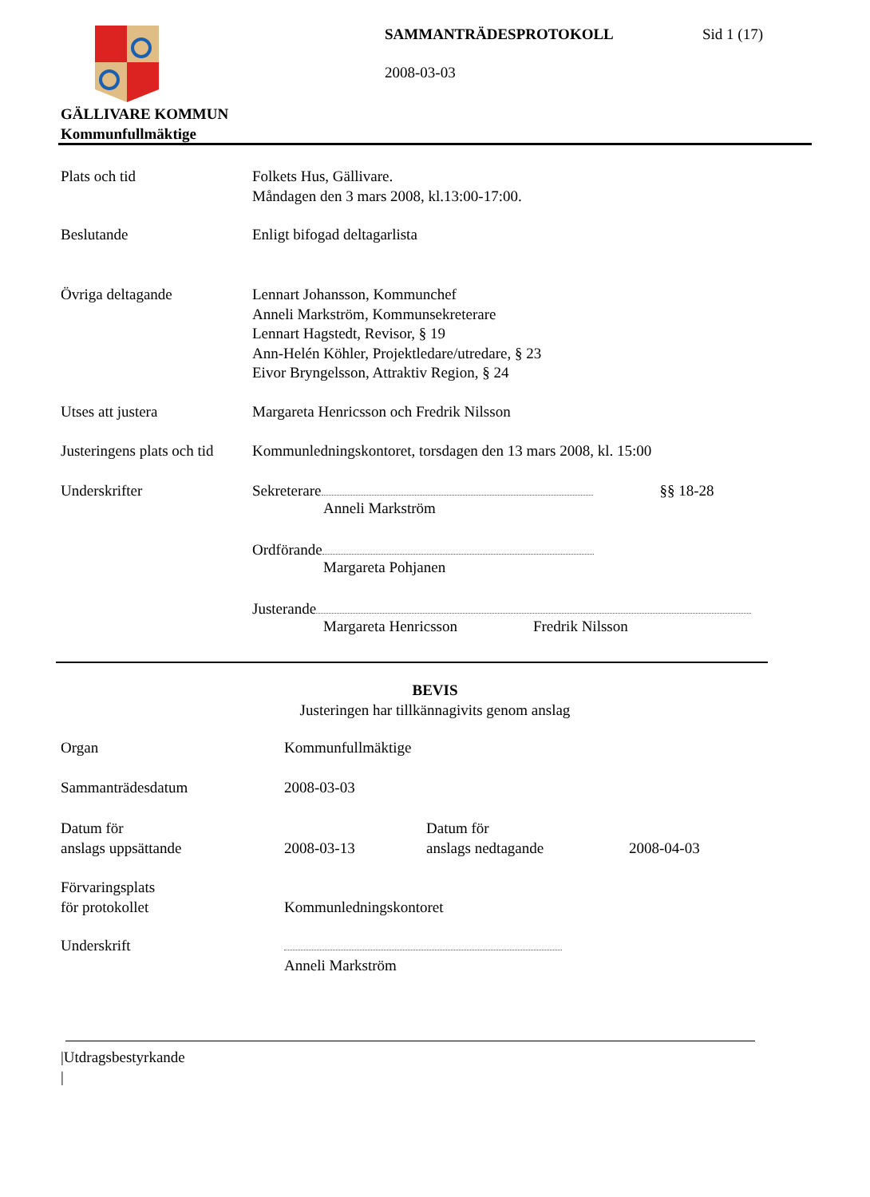SAMMANTRÄDESPROTOKOLL Sid 1 (17)
2008-03-03
GÄLLIVARE KOMMUN
Kommunfullmäktige
Plats och tid Folkets Hus, Gällivare.
Måndagen den 3 mars 2008, kl.13:00-17:00.
Beslutande Enligt bifogad deltagarlista
Övriga deltagande Lennart Johansson, Kommunchef
Anneli Markström, Kommunsekreterare
Lennart Hagstedt, Revisor, § 19
Ann-Helén Köhler, Projektledare/utredare, § 23
Eivor Bryngelsson, Attraktiv Region, § 24
Utses att justera Margareta Henricsson och Fredrik Nilsson
Justeringens plats och tid
Kommunledningskontoret, torsdagen den 13 mars 2008, kl. 15:00
Underskrifter Sekreterare §§ 18-28
Anneli Markström
Ordförande
Margareta Pohjanen
Justerande
Margareta Henricsson Fredrik Nilsson
BEVIS
Justeringen har tillkännagivits genom anslag
Organ Kommunfullmäktige
Sammanträdesdatum 2008-03-03
Datum för
anslags uppsättande
2008-03-13 Datum för
anslags nedtagande
2008-04-03
Förvaringsplats
för protokollet
Kommunledningskontoret
Underskrift
Anneli Markström
|Utdragsbestyrkande
|